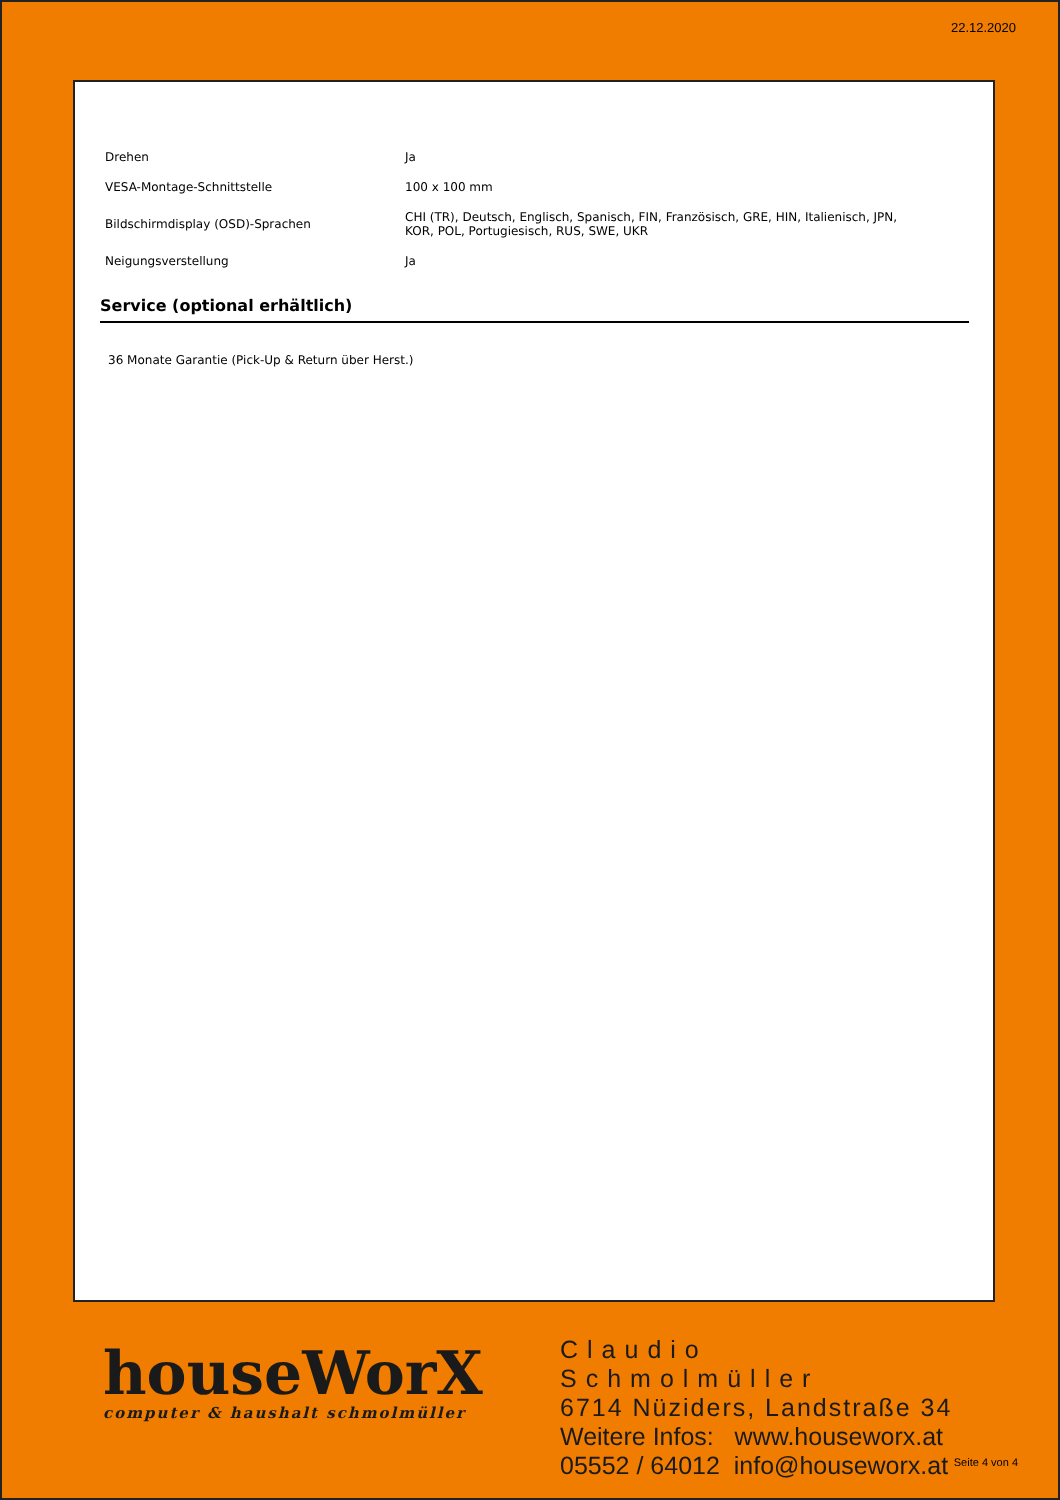22.12.2020
| Drehen | Ja |
| VESA-Montage-Schnittstelle | 100 x 100 mm |
| Bildschirmdisplay (OSD)-Sprachen | CHI (TR), Deutsch, Englisch, Spanisch, FIN, Französisch, GRE, HIN, Italienisch, JPN, KOR, POL, Portugiesisch, RUS, SWE, UKR |
| Neigungsverstellung | Ja |
Service (optional erhältlich)
36 Monate Garantie (Pick-Up & Return über Herst.)
houseWorX
computer & haushalt schmolmüller
Claudio Schmolmüller
6714 Nüziders, Landstraße 34
Weitere Infos: www.houseworx.at
05552 / 64012 info@houseworx.at
Seite 4 von 4